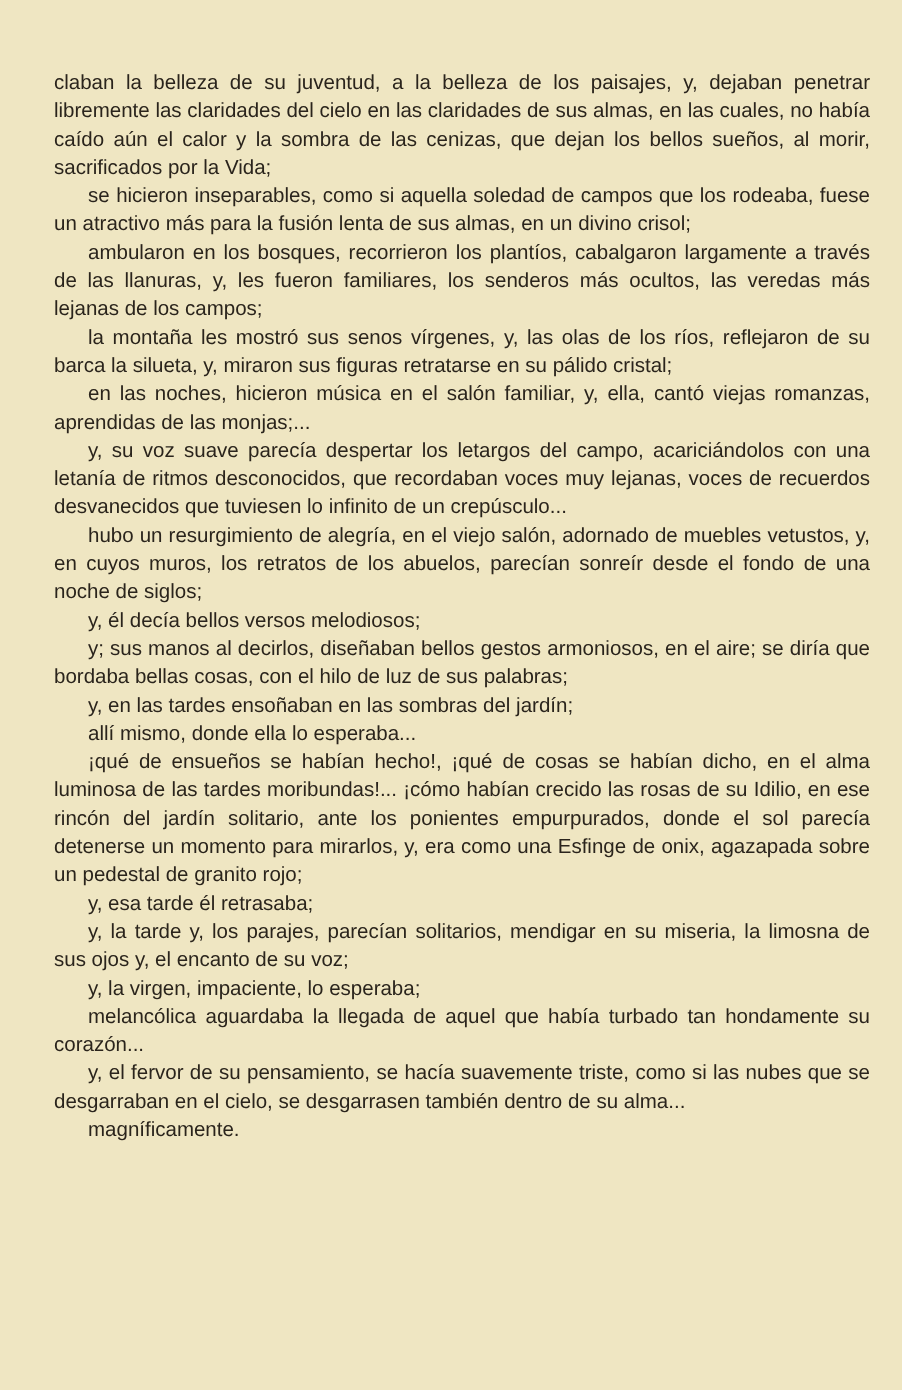claban la belleza de su juventud, a la belleza de los paisajes, y, dejaban penetrar libremente las claridades del cielo en las claridades de sus almas, en las cuales, no había caído aún el calor y la sombra de las cenizas, que dejan los bellos sueños, al morir, sacrificados por la Vida;
se hicieron inseparables, como si aquella soledad de campos que los rodeaba, fuese un atractivo más para la fusión lenta de sus almas, en un divino crisol;
ambularon en los bosques, recorrieron los plantíos, cabalgaron largamente a través de las llanuras, y, les fueron familiares, los senderos más ocultos, las veredas más lejanas de los campos;
la montaña les mostró sus senos vírgenes, y, las olas de los ríos, reflejaron de su barca la silueta, y, miraron sus figuras retratarse en su pálido cristal;
en las noches, hicieron música en el salón familiar, y, ella, cantó viejas romanzas, aprendidas de las monjas;...
y, su voz suave parecía despertar los letargos del campo, acariciándolos con una letanía de ritmos desconocidos, que recordaban voces muy lejanas, voces de recuerdos desvanecidos que tuviesen lo infinito de un crepúsculo...
hubo un resurgimiento de alegría, en el viejo salón, adornado de muebles vetustos, y, en cuyos muros, los retratos de los abuelos, parecían sonreír desde el fondo de una noche de siglos;
y, él decía bellos versos melodiosos;
y; sus manos al decirlos, diseñaban bellos gestos armoniosos, en el aire; se diría que bordaba bellas cosas, con el hilo de luz de sus palabras;
y, en las tardes ensoñaban en las sombras del jardín;
allí mismo, donde ella lo esperaba...
¡qué de ensueños se habían hecho!, ¡qué de cosas se habían dicho, en el alma luminosa de las tardes moribundas!... ¡cómo habían crecido las rosas de su Idilio, en ese rincón del jardín solitario, ante los ponientes empurpurados, donde el sol parecía detenerse un momento para mirarlos, y, era como una Esfinge de onix, agazapada sobre un pedestal de granito rojo;
y, esa tarde él retrasaba;
y, la tarde y, los parajes, parecían solitarios, mendigar en su miseria, la limosna de sus ojos y, el encanto de su voz;
y, la virgen, impaciente, lo esperaba;
melancólica aguardaba la llegada de aquel que había turbado tan hondamente su corazón...
y, el fervor de su pensamiento, se hacía suavemente triste, como si las nubes que se desgarraban en el cielo, se desgarrasen también dentro de su alma...
magníficamente.